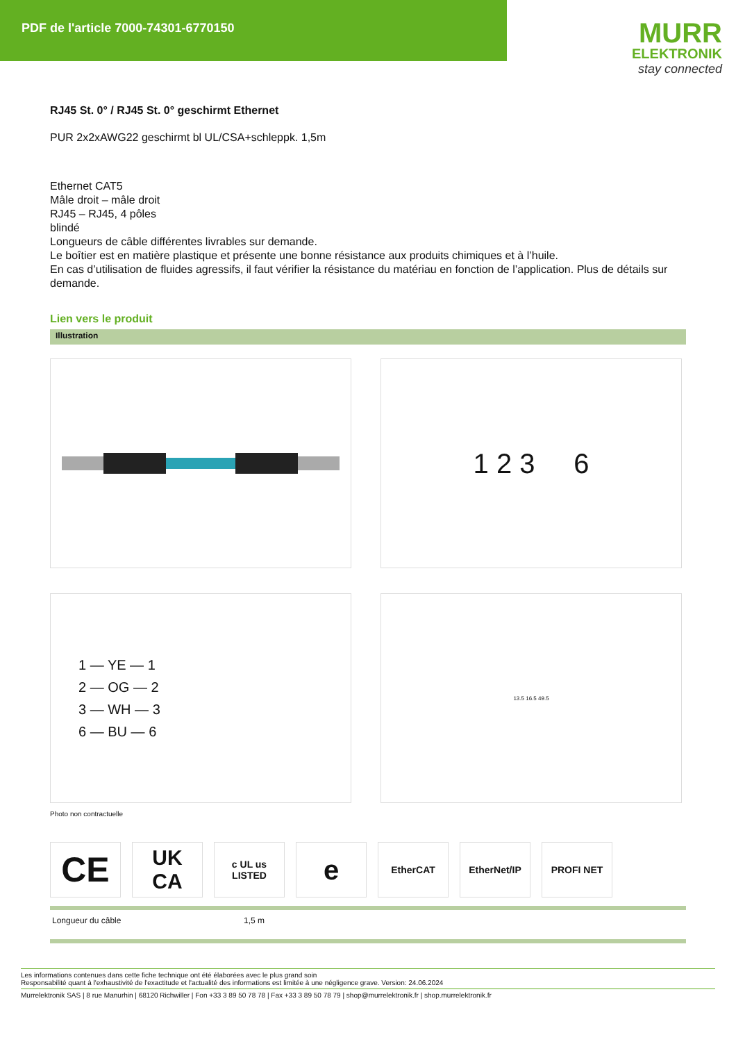PDF de l'article 7000-74301-6770150
MURR
ELEKTRONIK
stay connected
RJ45 St. 0° / RJ45 St. 0° geschirmt Ethernet
PUR 2x2xAWG22 geschirmt bl UL/CSA+schleppk. 1,5m
Ethernet CAT5
Mâle droit – mâle droit
RJ45 – RJ45, 4 pôles
blindé
Longueurs de câble différentes livrables sur demande.
Le boîtier est en matière plastique et présente une bonne résistance aux produits chimiques et à l’huile.
En cas d’utilisation de fluides agressifs, il faut vérifier la résistance du matériau en fonction de l’application. Plus de détails sur demande.
Lien vers le produit
Illustration
1 2 3 6
1 — YE — 1
2 — OG — 2
3 — WH — 3
6 — BU — 6
13.5 16.5 49.5
Photo non contractuelle
CE
UK
CA
c UL us
LISTED
e
EtherCAT EtherNet/IP PROFI NET
| Longueur du câble | 1,5 m |
Les informations contenues dans cette fiche technique ont été élaborées avec le plus grand soin
Responsabilité quant à l'exhaustivité de l'exactitude et l'actualité des informations est limitée à une négligence grave. Version: 24.06.2024
Murrelektronik SAS | 8 rue Manurhin | 68120 Richwiller | Fon +33 3 89 50 78 78 | Fax +33 3 89 50 78 79 | shop@murrelektronik.fr | shop.murrelektronik.fr